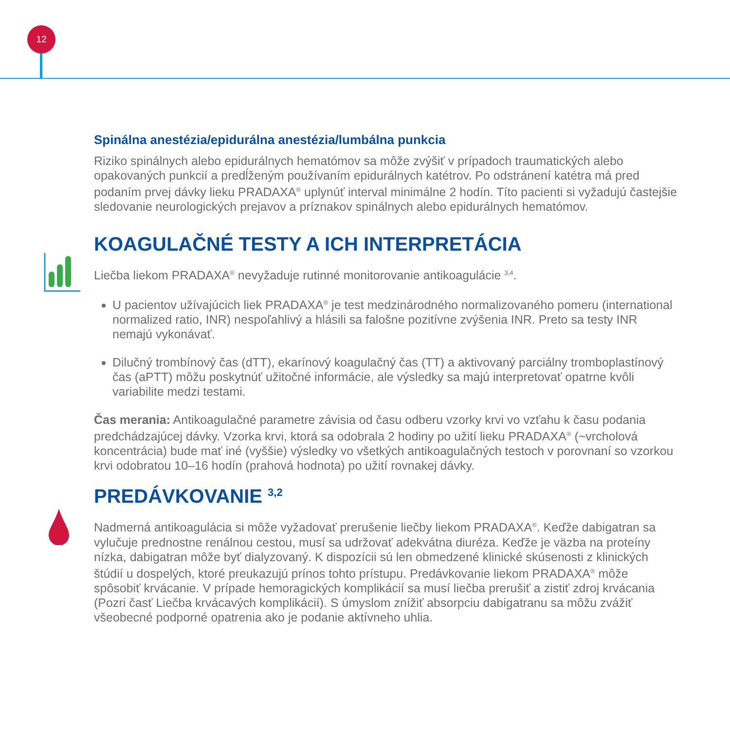12
Spinálna anestézia/epidurálna anestézia/lumbálna punkcia
Riziko spinálnych alebo epidurálnych hematómov sa môže zvýšiť v prípadoch traumatických alebo opakovaných punkcií a predĺženým používaním epidurálnych katétrov. Po odstránení katétra má pred podaním prvej dávky lieku PRADAXA<sup>®</sup> uplynúť interval minimálne 2 hodín. Títo pacienti si vyžadujú častejšie sledovanie neurologických prejavov a príznakov spinálnych alebo epidurálnych hematómov.
KOAGULAČNÉ TESTY A ICH INTERPRETÁCIA
Liečba liekom PRADAXA<sup>®</sup> nevyžaduje rutinné monitorovanie antikoagulácie <sup>3,4</sup>.
U pacientov užívajúcich liek PRADAXA<sup>®</sup> je test medzinárodného normalizovaného pomeru (international normalized ratio, INR) nespoľahlivý a hlásili sa falošne pozitívne zvýšenia INR. Preto sa testy INR nemajú vykonávať.
Dilučný trombínový čas (dTT), ekarínový koagulačný čas (TT) a aktivovaný parciálny tromboplastínový čas (aPTT) môžu poskytnúť užitočné informácie, ale výsledky sa majú interpretovať opatrne kvôli variabilite medzi testami.
Čas merania: Antikoagulačné parametre závisia od času odberu vzorky krvi vo vzťahu k času podania predchádzajúcej dávky. Vzorka krvi, ktorá sa odobrala 2 hodiny po užití lieku PRADAXA<sup>®</sup> (~vrcholová koncentrácia) bude mať iné (vyššie) výsledky vo všetkých antikoagulačných testoch v porovnaní so vzorkou krvi odobratou 10–16 hodín (prahová hodnota) po užití rovnakej dávky.
PREDÁVKOVANIE <sup>3,2</sup>
Nadmerná antikoagulácia si môže vyžadovať prerušenie liečby liekom PRADAXA<sup>®</sup>. Keďže dabigatran sa vylučuje prednostne renálnou cestou, musí sa udržovať adekvátna diuréza. Keďže je väzba na proteíny nízka, dabigatran môže byť dialyzovaný. K dispozícii sú len obmedzené klinické skúsenosti z klinických štúdií u dospelých, ktoré preukazujú prínos tohto prístupu. Predávkovanie liekom PRADAXA<sup>®</sup> môže spôsobiť krvácanie. V prípade hemoragických komplikácií sa musí liečba prerušiť a zistiť zdroj krvácania (Pozri časť Liečba krvácavých komplikácií). S úmyslom znížiť absorpciu dabigatranu sa môžu zvážiť všeobecné podporné opatrenia ako je podanie aktívneho uhlia.